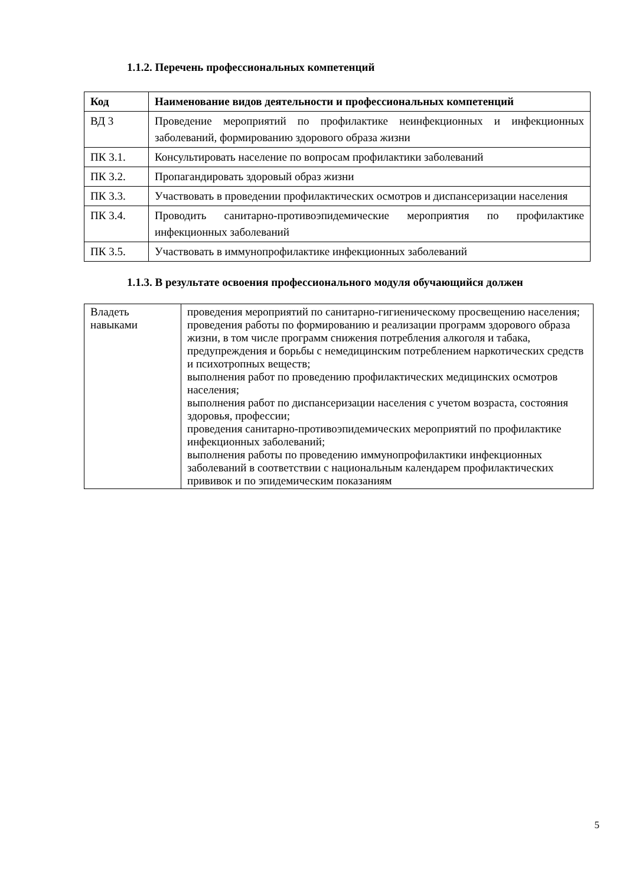1.1.2. Перечень профессиональных компетенций
| Код | Наименование видов деятельности и профессиональных компетенций |
| --- | --- |
| ВД 3 | Проведение мероприятий по профилактике неинфекционных и инфекционных заболеваний, формированию здорового образа жизни |
| ПК 3.1. | Консультировать население по вопросам профилактики заболеваний |
| ПК 3.2. | Пропагандировать здоровый образ жизни |
| ПК 3.3. | Участвовать в проведении профилактических осмотров и диспансеризации населения |
| ПК 3.4. | Проводить санитарно-противоэпидемические мероприятия по профилактике инфекционных заболеваний |
| ПК 3.5. | Участвовать в иммунопрофилактике инфекционных заболеваний |
1.1.3. В результате освоения профессионального модуля обучающийся должен
| Владеть навыками | проведения мероприятий по санитарно-гигиеническому просвещению населения; проведения работы по формированию и реализации программ здорового образа жизни, в том числе программ снижения потребления алкоголя и табака, предупреждения и борьбы с немедицинским потреблением наркотических средств и психотропных веществ; выполнения работ по проведению профилактических медицинских осмотров населения; выполнения работ по диспансеризации населения с учетом возраста, состояния здоровья, профессии; проведения санитарно-противоэпидемических мероприятий по профилактике инфекционных заболеваний; выполнения работы по проведению иммунопрофилактики инфекционных заболеваний в соответствии с национальным календарем профилактических прививок и по эпидемическим показаниям |
5